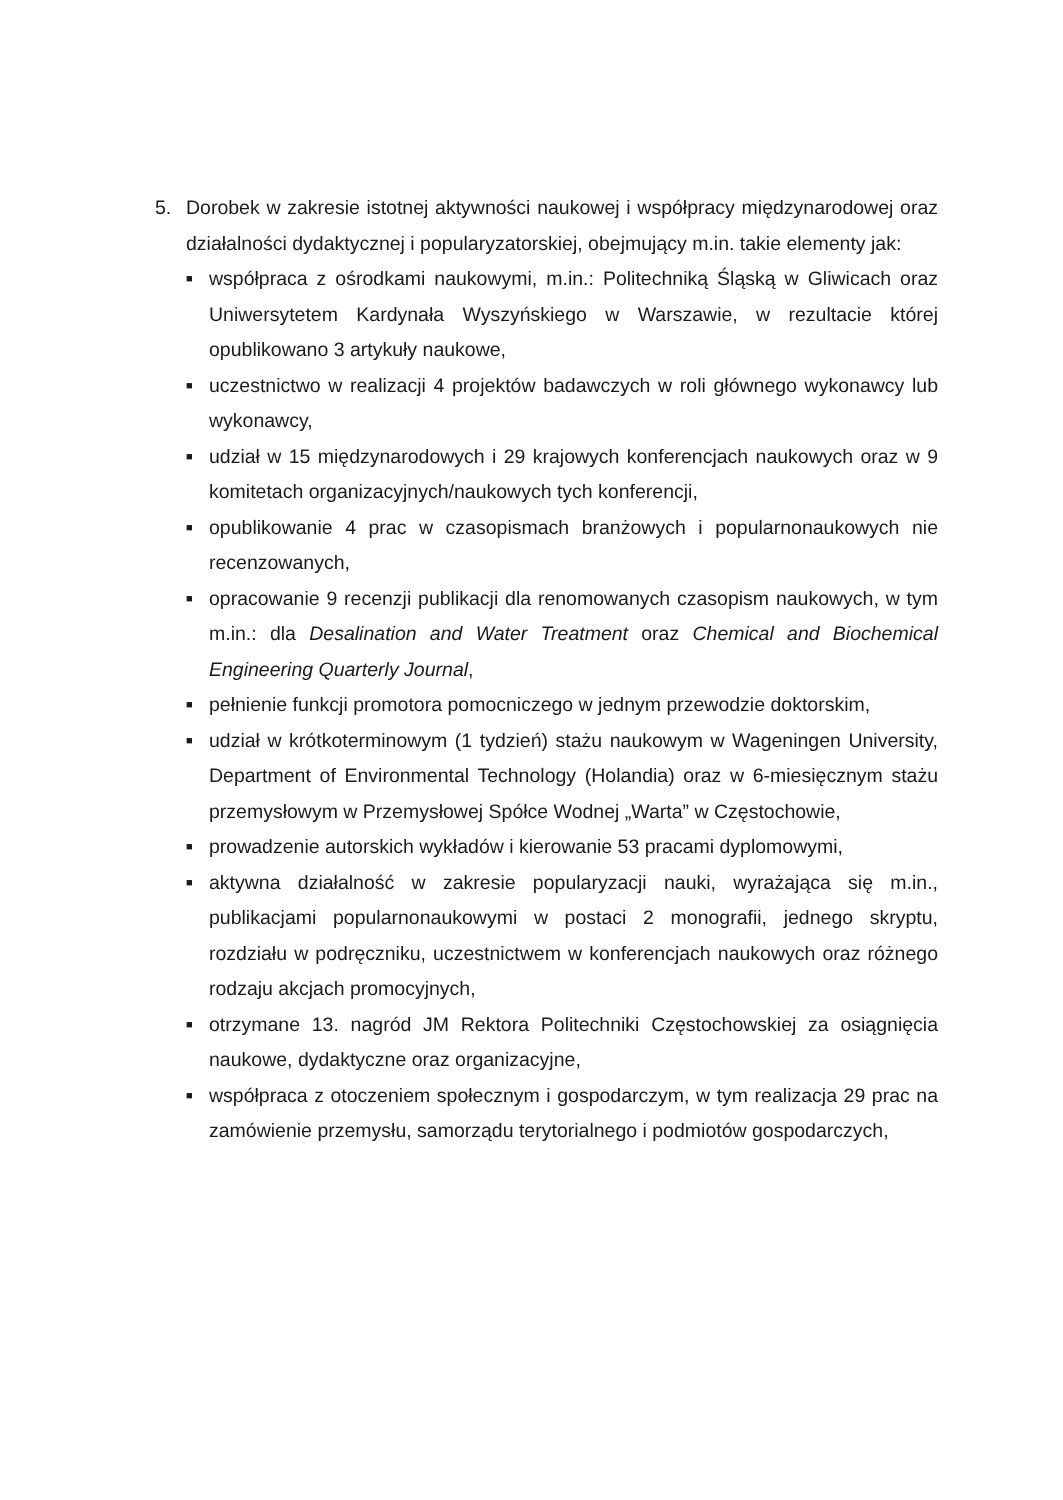5. Dorobek w zakresie istotnej aktywności naukowej i współpracy międzynarodowej oraz działalności dydaktycznej i popularyzatorskiej, obejmujący m.in. takie elementy jak:
■
współpraca z ośrodkami naukowymi, m.in.: Politechniką Śląską w Gliwicach oraz Uniwersytetem Kardynała Wyszyńskiego w Warszawie, w rezultacie której opublikowano 3 artykuły naukowe,
■
uczestnictwo w realizacji 4 projektów badawczych w roli głównego wykonawcy lub wykonawcy,
■
udział w 15 międzynarodowych i 29 krajowych konferencjach naukowych oraz w 9 komitetach organizacyjnych/naukowych tych konferencji,
■
opublikowanie 4 prac w czasopismach branżowych i popularnonaukowych nie recenzowanych,
■
opracowanie 9 recenzji publikacji dla renomowanych czasopism naukowych, w tym m.in.: dla Desalination and Water Treatment oraz Chemical and Biochemical Engineering Quarterly Journal,
■
pełnienie funkcji promotora pomocniczego w jednym przewodzie doktorskim,
■
udział w krótkoterminowym (1 tydzień) stażu naukowym w Wageningen University, Department of Environmental Technology (Holandia) oraz w 6-miesięcznym stażu przemysłowym w Przemysłowej Spółce Wodnej „Warta” w Częstochowie,
■
prowadzenie autorskich wykładów i kierowanie 53 pracami dyplomowymi,
■
aktywna działalność w zakresie popularyzacji nauki, wyrażająca się m.in., publikacjami popularnonaukowymi w postaci 2 monografii, jednego skryptu, rozdziału w podręczniku, uczestnictwem w konferencjach naukowych oraz różnego rodzaju akcjach promocyjnych,
■
otrzymane 13. nagród JM Rektora Politechniki Częstochowskiej za osiągnięcia naukowe, dydaktyczne oraz organizacyjne,
■
współpraca z otoczeniem społecznym i gospodarczym, w tym realizacja 29 prac na zamówienie przemysłu, samorządu terytorialnego i podmiotów gospodarczych,